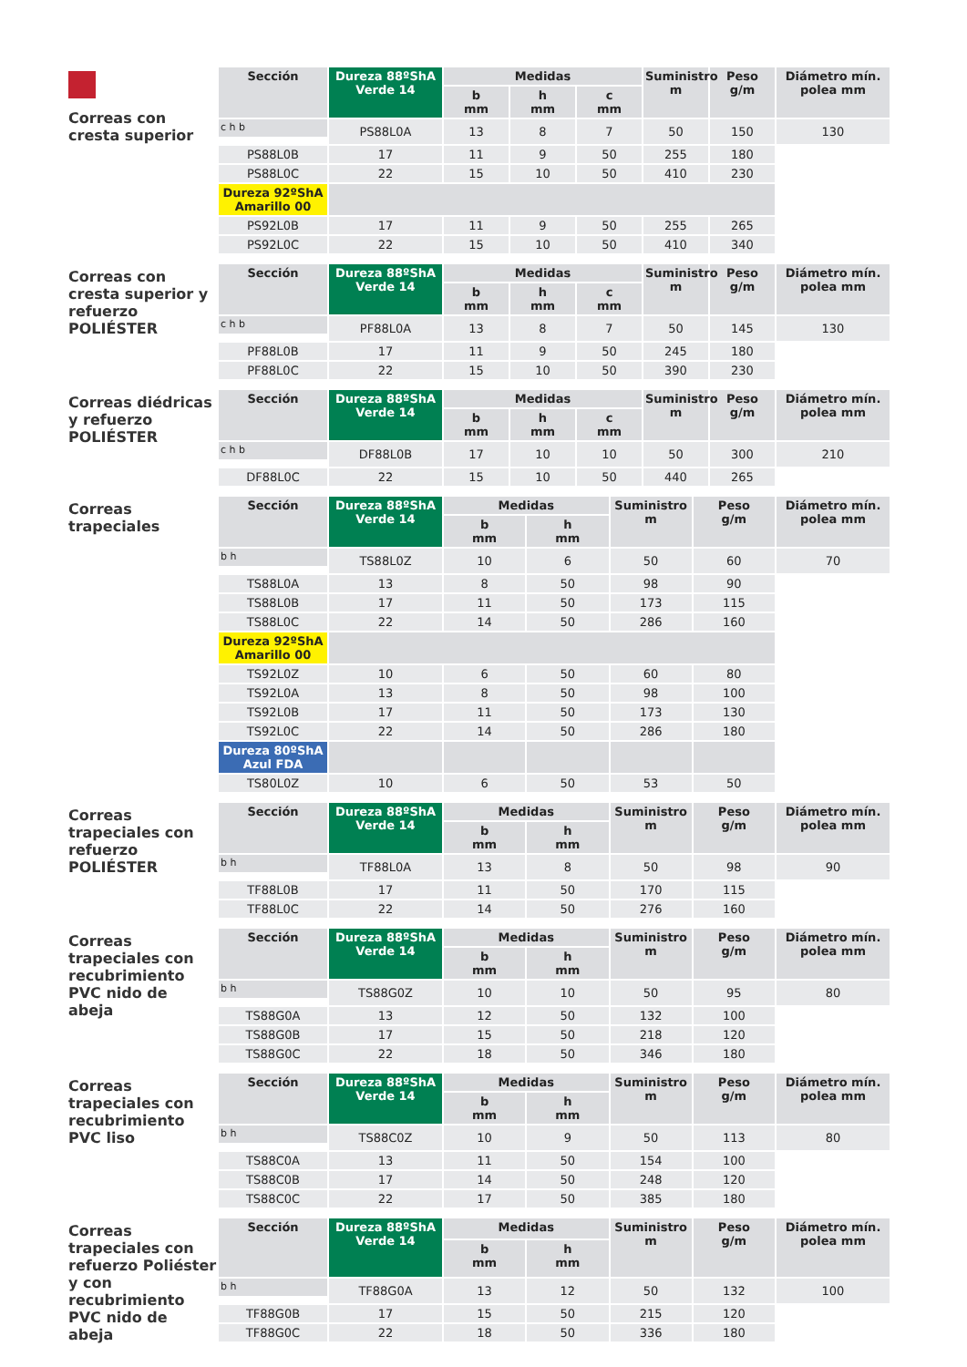Correas con cresta superior
| Sección | Dureza 88ºShA Verde 14 | Medidas | | | Suministro m | Peso g/m | Diámetro mín. polea mm |
| --- | --- | --- | --- | --- | --- | --- | --- |
| | | b mm | h mm | c mm | | | |
| c h b | PS88L0A | 13 | 8 | 7 | 50 | 150 | 130 |
| | PS88L0B | 17 | 11 | 9 | 50 | 255 | 180 |
| | PS88L0C | 22 | 15 | 10 | 50 | 410 | 230 |
| | Dureza 92ºShA Amarillo 00 | | | | | | |
| | PS92L0B | 17 | 11 | 9 | 50 | 255 | 265 |
| | PS92L0C | 22 | 15 | 10 | 50 | 410 | 340 |
Correas con cresta superior y refuerzo POLIÉSTER
| Sección | Dureza 88ºShA Verde 14 | Medidas | | | Suministro m | Peso g/m | Diámetro mín. polea mm |
| --- | --- | --- | --- | --- | --- | --- | --- |
| | | b mm | h mm | c mm | | | |
| c h b | PF88L0A | 13 | 8 | 7 | 50 | 145 | 130 |
| | PF88L0B | 17 | 11 | 9 | 50 | 245 | 180 |
| | PF88L0C | 22 | 15 | 10 | 50 | 390 | 230 |
Correas diédricas y refuerzo POLIÉSTER
| Sección | Dureza 88ºShA Verde 14 | Medidas | | | Suministro m | Peso g/m | Diámetro mín. polea mm |
| --- | --- | --- | --- | --- | --- | --- | --- |
| | | b mm | h mm | c mm | | | |
| c h b | DF88L0B | 17 | 10 | 10 | 50 | 300 | 210 |
| | DF88L0C | 22 | 15 | 10 | 50 | 440 | 265 |
Correas trapeciales
| Sección | Dureza 88ºShA Verde 14 | Medidas | | Suministro m | Peso g/m | Diámetro mín. polea mm |
| --- | --- | --- | --- | --- | --- | --- |
| | | b mm | h mm | | | |
| b h | TS88L0Z | 10 | 6 | 50 | 60 | 70 |
| | TS88L0A | 13 | 8 | 50 | 98 | 90 |
| | TS88L0B | 17 | 11 | 50 | 173 | 115 |
| | TS88L0C | 22 | 14 | 50 | 286 | 160 |
| | Dureza 92ºShA Amarillo 00 | | | | | |
| | TS92L0Z | 10 | 6 | 50 | 60 | 80 |
| | TS92L0A | 13 | 8 | 50 | 98 | 100 |
| | TS92L0B | 17 | 11 | 50 | 173 | 130 |
| | TS92L0C | 22 | 14 | 50 | 286 | 180 |
| | Dureza 80ºShA Azul FDA | | | | | |
| | TS80L0Z | 10 | 6 | 50 | 53 | 50 |
Correas trapeciales con refuerzo POLIÉSTER
| Sección | Dureza 88ºShA Verde 14 | Medidas | | Suministro m | Peso g/m | Diámetro mín. polea mm |
| --- | --- | --- | --- | --- | --- | --- |
| | | b mm | h mm | | | |
| b h | TF88L0A | 13 | 8 | 50 | 98 | 90 |
| | TF88L0B | 17 | 11 | 50 | 170 | 115 |
| | TF88L0C | 22 | 14 | 50 | 276 | 160 |
Correas trapeciales con recubrimiento PVC nido de abeja
| Sección | Dureza 88ºShA Verde 14 | Medidas | | Suministro m | Peso g/m | Diámetro mín. polea mm |
| --- | --- | --- | --- | --- | --- | --- |
| | | b mm | h mm | | | |
| b h | TS88G0Z | 10 | 10 | 50 | 95 | 80 |
| | TS88G0A | 13 | 12 | 50 | 132 | 100 |
| | TS88G0B | 17 | 15 | 50 | 218 | 120 |
| | TS88G0C | 22 | 18 | 50 | 346 | 180 |
Correas trapeciales con recubrimiento PVC liso
| Sección | Dureza 88ºShA Verde 14 | Medidas | | Suministro m | Peso g/m | Diámetro mín. polea mm |
| --- | --- | --- | --- | --- | --- | --- |
| | | b mm | h mm | | | |
| b h | TS88C0Z | 10 | 9 | 50 | 113 | 80 |
| | TS88C0A | 13 | 11 | 50 | 154 | 100 |
| | TS88C0B | 17 | 14 | 50 | 248 | 120 |
| | TS88C0C | 22 | 17 | 50 | 385 | 180 |
Correas trapeciales con refuerzo Poliéster y con recubrimiento PVC nido de abeja
| Sección | Dureza 88ºShA Verde 14 | Medidas | | Suministro m | Peso g/m | Diámetro mín. polea mm |
| --- | --- | --- | --- | --- | --- | --- |
| | | b mm | h mm | | | |
| b h | TF88G0A | 13 | 12 | 50 | 132 | 100 |
| | TF88G0B | 17 | 15 | 50 | 215 | 120 |
| | TF88G0C | 22 | 18 | 50 | 336 | 180 |